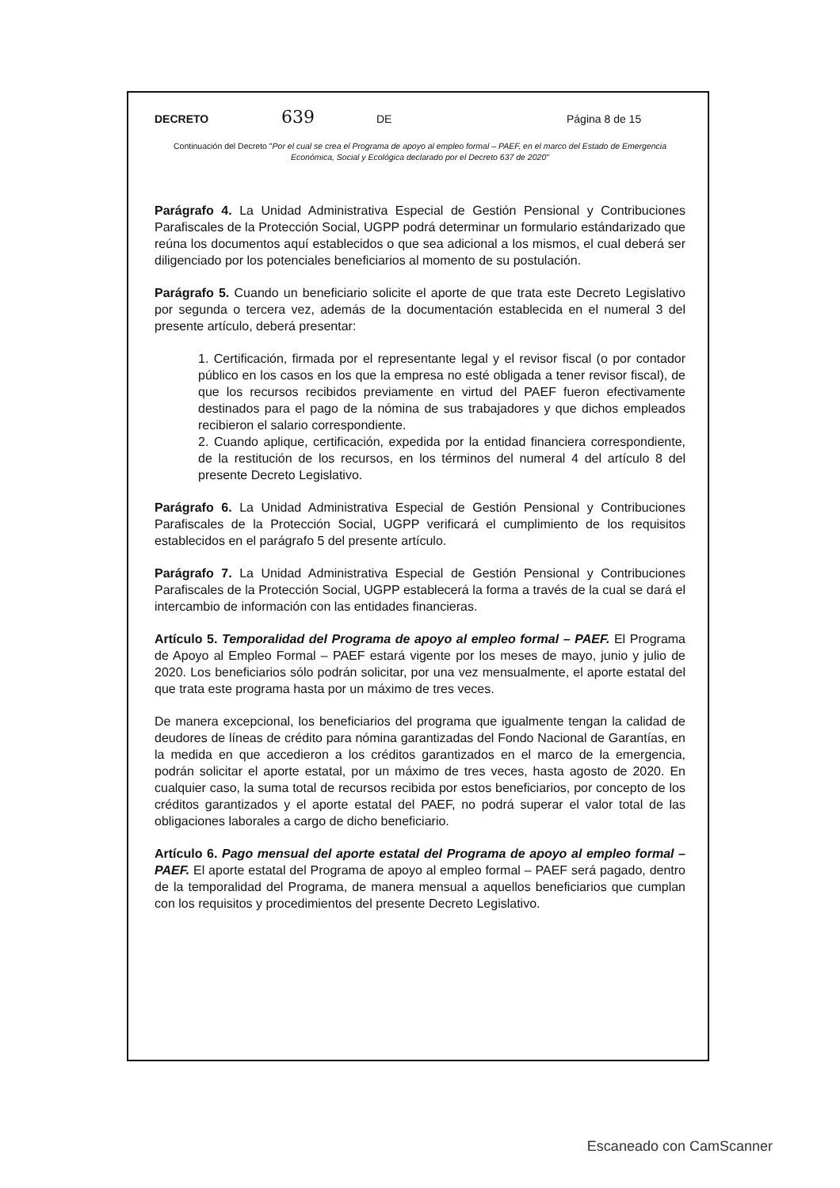DECRETO 639 DE Página 8 de 15
Continuación del Decreto "Por el cual se crea el Programa de apoyo al empleo formal – PAEF, en el marco del Estado de Emergencia Económica, Social y Ecológica declarado por el Decreto 637 de 2020"
Parágrafo 4. La Unidad Administrativa Especial de Gestión Pensional y Contribuciones Parafiscales de la Protección Social, UGPP podrá determinar un formulario estándarizado que reúna los documentos aquí establecidos o que sea adicional a los mismos, el cual deberá ser diligenciado por los potenciales beneficiarios al momento de su postulación.
Parágrafo 5. Cuando un beneficiario solicite el aporte de que trata este Decreto Legislativo por segunda o tercera vez, además de la documentación establecida en el numeral 3 del presente artículo, deberá presentar:
1. Certificación, firmada por el representante legal y el revisor fiscal (o por contador público en los casos en los que la empresa no esté obligada a tener revisor fiscal), de que los recursos recibidos previamente en virtud del PAEF fueron efectivamente destinados para el pago de la nómina de sus trabajadores y que dichos empleados recibieron el salario correspondiente.
2. Cuando aplique, certificación, expedida por la entidad financiera correspondiente, de la restitución de los recursos, en los términos del numeral 4 del artículo 8 del presente Decreto Legislativo.
Parágrafo 6. La Unidad Administrativa Especial de Gestión Pensional y Contribuciones Parafiscales de la Protección Social, UGPP verificará el cumplimiento de los requisitos establecidos en el parágrafo 5 del presente artículo.
Parágrafo 7. La Unidad Administrativa Especial de Gestión Pensional y Contribuciones Parafiscales de la Protección Social, UGPP establecerá la forma a través de la cual se dará el intercambio de información con las entidades financieras.
Artículo 5. Temporalidad del Programa de apoyo al empleo formal – PAEF. El Programa de Apoyo al Empleo Formal – PAEF estará vigente por los meses de mayo, junio y julio de 2020. Los beneficiarios sólo podrán solicitar, por una vez mensualmente, el aporte estatal del que trata este programa hasta por un máximo de tres veces.
De manera excepcional, los beneficiarios del programa que igualmente tengan la calidad de deudores de líneas de crédito para nómina garantizadas del Fondo Nacional de Garantías, en la medida en que accedieron a los créditos garantizados en el marco de la emergencia, podrán solicitar el aporte estatal, por un máximo de tres veces, hasta agosto de 2020. En cualquier caso, la suma total de recursos recibida por estos beneficiarios, por concepto de los créditos garantizados y el aporte estatal del PAEF, no podrá superar el valor total de las obligaciones laborales a cargo de dicho beneficiario.
Artículo 6. Pago mensual del aporte estatal del Programa de apoyo al empleo formal – PAEF. El aporte estatal del Programa de apoyo al empleo formal – PAEF será pagado, dentro de la temporalidad del Programa, de manera mensual a aquellos beneficiarios que cumplan con los requisitos y procedimientos del presente Decreto Legislativo.
Escaneado con CamScanner